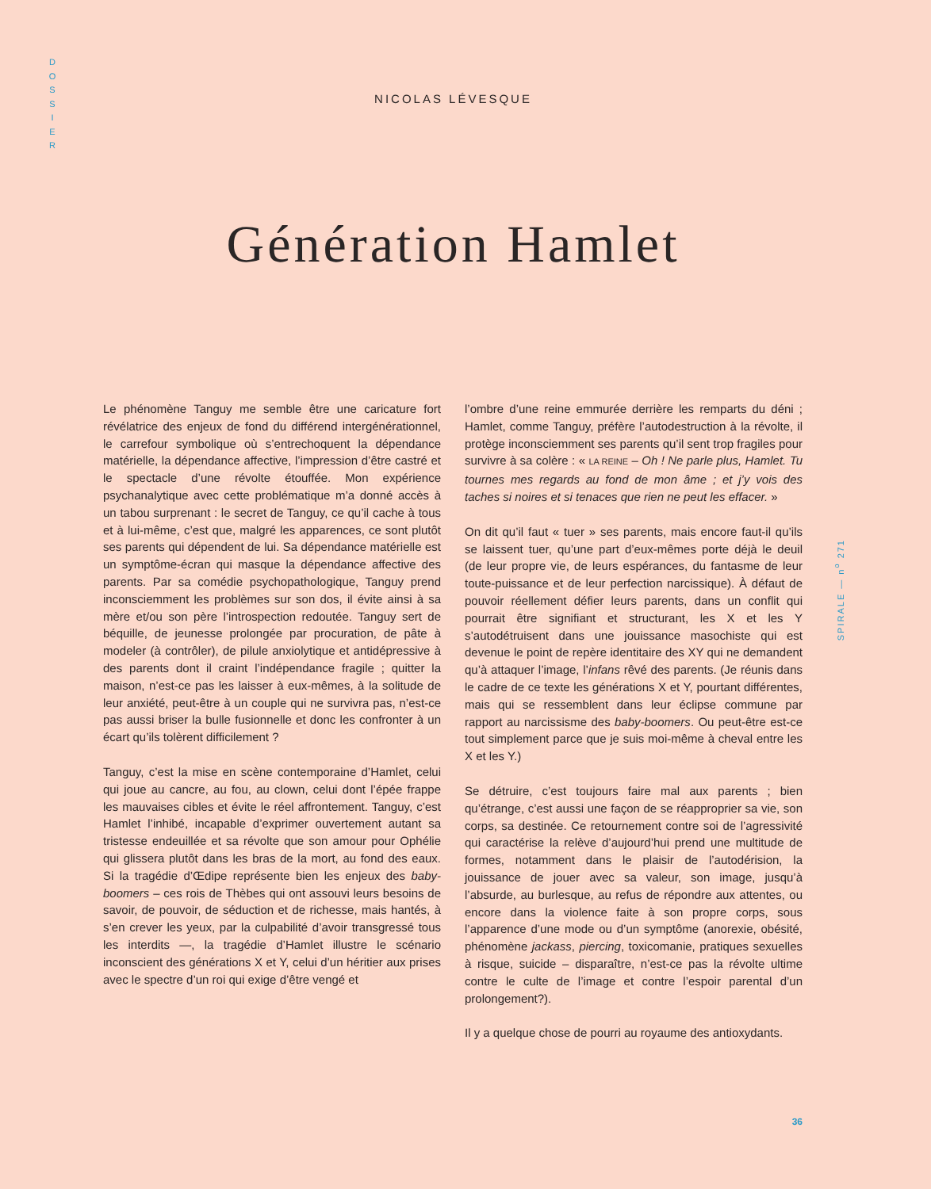D
O
S
S
I
E
R
NICOLAS LÉVESQUE
Génération Hamlet
Le phénomène Tanguy me semble être une caricature fort révélatrice des enjeux de fond du différend intergénérationnel, le carrefour symbolique où s’entrechoquent la dépendance matérielle, la dépendance affective, l’impression d’être castré et le spectacle d’une révolte étouffée. Mon expérience psychanalytique avec cette problématique m’a donné accès à un tabou surprenant : le secret de Tanguy, ce qu’il cache à tous et à lui-même, c’est que, malgré les apparences, ce sont plutôt ses parents qui dépendent de lui. Sa dépendance matérielle est un symptôme-écran qui masque la dépendance affective des parents. Par sa comédie psychopathologique, Tanguy prend inconsciemment les problèmes sur son dos, il évite ainsi à sa mère et/ou son père l’introspection redoutée. Tanguy sert de béquille, de jeunesse prolongée par procuration, de pâte à modeler (à contrôler), de pilule anxiolytique et antidépressive à des parents dont il craint l’indépendance fragile ; quitter la maison, n’est-ce pas les laisser à eux-mêmes, à la solitude de leur anxiété, peut-être à un couple qui ne survivra pas, n’est-ce pas aussi briser la bulle fusionnelle et donc les confronter à un écart qu’ils tolèrent difficilement ?
Tanguy, c’est la mise en scène contemporaine d’Hamlet, celui qui joue au cancre, au fou, au clown, celui dont l’épée frappe les mauvaises cibles et évite le réel affrontement. Tanguy, c’est Hamlet l’inhibé, incapable d’exprimer ouvertement autant sa tristesse endeuillée et sa révolte que son amour pour Ophélie qui glissera plutôt dans les bras de la mort, au fond des eaux. Si la tragédie d’Œdipe représente bien les enjeux des baby-boomers – ces rois de Thèbes qui ont assouvi leurs besoins de savoir, de pouvoir, de séduction et de richesse, mais hantés, à s’en crever les yeux, par la culpabilité d’avoir transgressé tous les interdits —, la tragédie d’Hamlet illustre le scénario inconscient des générations X et Y, celui d’un héritier aux prises avec le spectre d’un roi qui exige d’être vengé et
l’ombre d’une reine emmurée derrière les remparts du déni ; Hamlet, comme Tanguy, préfère l’autodestruction à la révolte, il protège inconsciemment ses parents qu’il sent trop fragiles pour survivre à sa colère : « LA REINE – Oh ! Ne parle plus, Hamlet. Tu tournes mes regards au fond de mon âme ; et j’y vois des taches si noires et si tenaces que rien ne peut les effacer. »
On dit qu’il faut « tuer » ses parents, mais encore faut-il qu’ils se laissent tuer, qu’une part d’eux-mêmes porte déjà le deuil (de leur propre vie, de leurs espérances, du fantasme de leur toute-puissance et de leur perfection narcissique). À défaut de pouvoir réellement défier leurs parents, dans un conflit qui pourrait être signifiant et structurant, les X et les Y s’autodétruisent dans une jouissance masochiste qui est devenue le point de repère identitaire des XY qui ne demandent qu’à attaquer l’image, l’infans rêvé des parents. (Je réunis dans le cadre de ce texte les générations X et Y, pourtant différentes, mais qui se ressemblent dans leur éclipse commune par rapport au narcissisme des baby-boomers. Ou peut-être est-ce tout simplement parce que je suis moi-même à cheval entre les X et les Y.)
Se détruire, c’est toujours faire mal aux parents ; bien qu’étrange, c’est aussi une façon de se réapproprier sa vie, son corps, sa destinée. Ce retournement contre soi de l’agressivité qui caractérise la relève d’aujourd’hui prend une multitude de formes, notamment dans le plaisir de l’autodérision, la jouissance de jouer avec sa valeur, son image, jusqu’à l’absurde, au burlesque, au refus de répondre aux attentes, ou encore dans la violence faite à son propre corps, sous l’apparence d’une mode ou d’un symptôme (anorexie, obésité, phénomène jackass, piercing, toxicomanie, pratiques sexuelles à risque, suicide – disparaître, n’est-ce pas la révolte ultime contre le culte de l’image et contre l’espoir parental d’un prolongement?).
Il y a quelque chose de pourri au royaume des antioxydants.
SPIRALE — n<sup>o</sup> 271
36